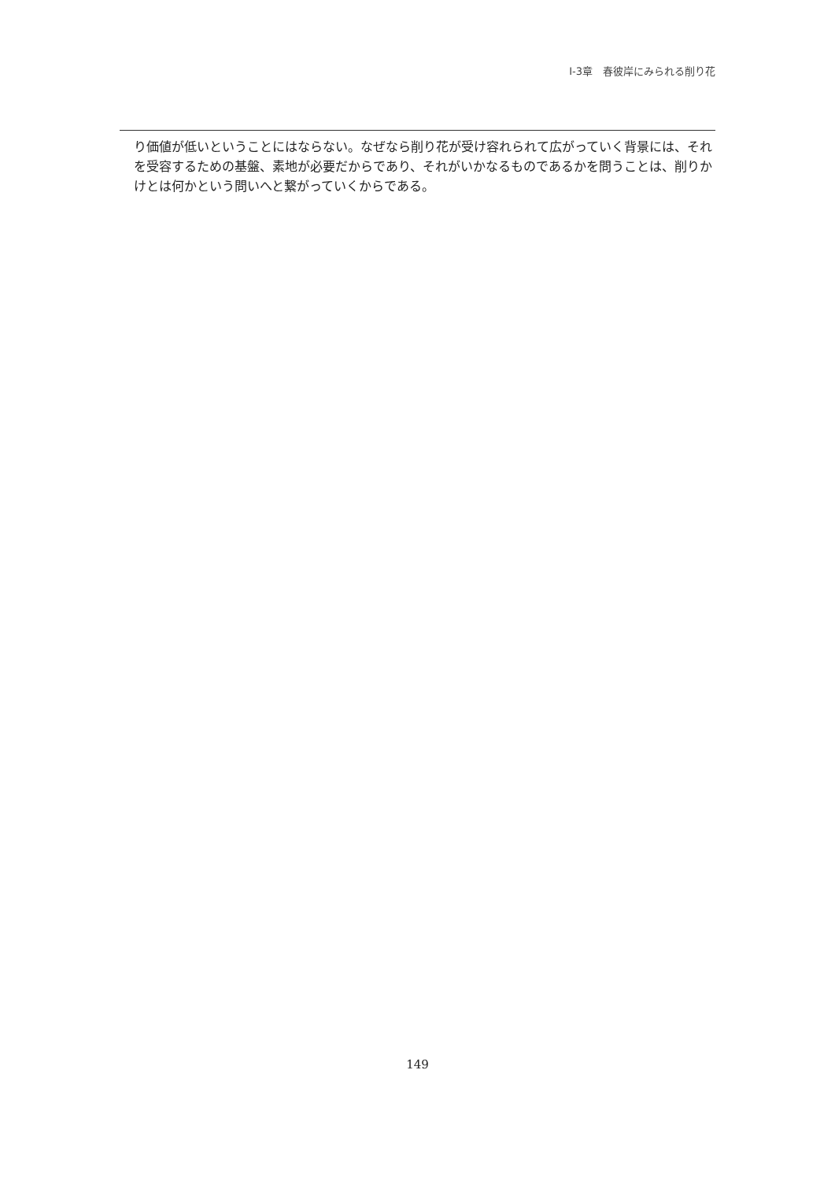Ⅰ-3章　春彼岸にみられる削り花
り価値が低いということにはならない。なぜなら削り花が受け容れられて広がっていく背景には、それを受容するための基盤、素地が必要だからであり、それがいかなるものであるかを問うことは、削りかけとは何かという問いへと繋がっていくからである。
149